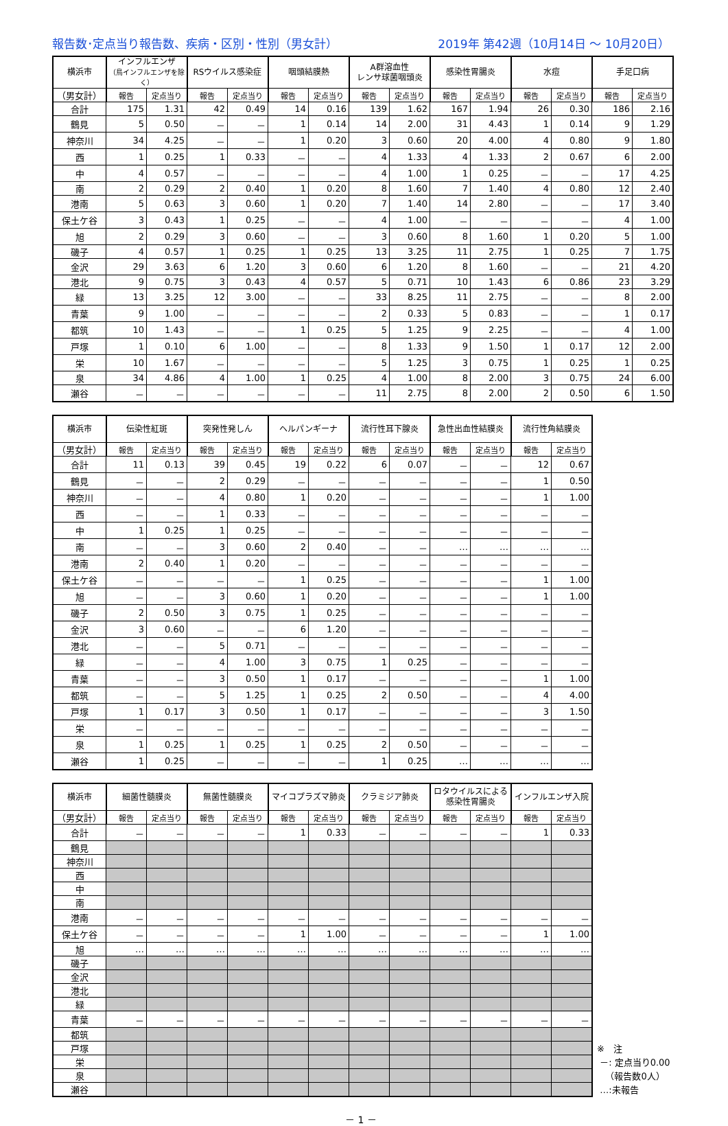報告数･定点当り報告数、疾病・区別・性別（男女計） 2019年 第42週（10月14日 ～ 10月20日）
| 横浜市 | インフルエンザ （鳥インフルエンザを除く） | | RSウイルス感染症 | | 咽頭結膜熱 | | A群溶血性 レンサ球菌咽頭炎 | | 感染性胃腸炎 | | 水痘 | | 手足口病 | |
| --- | --- | --- | --- | --- | --- | --- | --- | --- | --- | --- | --- | --- | --- | --- |
| （男女計） | 報告 | 定点当り | 報告 | 定点当り | 報告 | 定点当り | 報告 | 定点当り | 報告 | 定点当り | 報告 | 定点当り | 報告 | 定点当り |
| 合計 | 175 | 1.31 | 42 | 0.49 | 14 | 0.16 | 139 | 1.62 | 167 | 1.94 | 26 | 0.30 | 186 | 2.16 |
| 鶴見 | 5 | 0.50 | － | － | 1 | 0.14 | 14 | 2.00 | 31 | 4.43 | 1 | 0.14 | 9 | 1.29 |
| 神奈川 | 34 | 4.25 | － | － | 1 | 0.20 | 3 | 0.60 | 20 | 4.00 | 4 | 0.80 | 9 | 1.80 |
| 西 | 1 | 0.25 | 1 | 0.33 | － | － | 4 | 1.33 | 4 | 1.33 | 2 | 0.67 | 6 | 2.00 |
| 中 | 4 | 0.57 | － | － | － | － | 4 | 1.00 | 1 | 0.25 | － | － | 17 | 4.25 |
| 南 | 2 | 0.29 | 2 | 0.40 | 1 | 0.20 | 8 | 1.60 | 7 | 1.40 | 4 | 0.80 | 12 | 2.40 |
| 港南 | 5 | 0.63 | 3 | 0.60 | 1 | 0.20 | 7 | 1.40 | 14 | 2.80 | － | － | 17 | 3.40 |
| 保土ケ谷 | 3 | 0.43 | 1 | 0.25 | － | － | 4 | 1.00 | － | － | － | － | 4 | 1.00 |
| 旭 | 2 | 0.29 | 3 | 0.60 | － | － | 3 | 0.60 | 8 | 1.60 | 1 | 0.20 | 5 | 1.00 |
| 磯子 | 4 | 0.57 | 1 | 0.25 | 1 | 0.25 | 13 | 3.25 | 11 | 2.75 | 1 | 0.25 | 7 | 1.75 |
| 金沢 | 29 | 3.63 | 6 | 1.20 | 3 | 0.60 | 6 | 1.20 | 8 | 1.60 | － | － | 21 | 4.20 |
| 港北 | 9 | 0.75 | 3 | 0.43 | 4 | 0.57 | 5 | 0.71 | 10 | 1.43 | 6 | 0.86 | 23 | 3.29 |
| 緑 | 13 | 3.25 | 12 | 3.00 | － | － | 33 | 8.25 | 11 | 2.75 | － | － | 8 | 2.00 |
| 青葉 | 9 | 1.00 | － | － | － | － | 2 | 0.33 | 5 | 0.83 | － | － | 1 | 0.17 |
| 都筑 | 10 | 1.43 | － | － | 1 | 0.25 | 5 | 1.25 | 9 | 2.25 | － | － | 4 | 1.00 |
| 戸塚 | 1 | 0.10 | 6 | 1.00 | － | － | 8 | 1.33 | 9 | 1.50 | 1 | 0.17 | 12 | 2.00 |
| 栄 | 10 | 1.67 | － | － | － | － | 5 | 1.25 | 3 | 0.75 | 1 | 0.25 | 1 | 0.25 |
| 泉 | 34 | 4.86 | 4 | 1.00 | 1 | 0.25 | 4 | 1.00 | 8 | 2.00 | 3 | 0.75 | 24 | 6.00 |
| 瀬谷 | － | － | － | － | － | － | 11 | 2.75 | 8 | 2.00 | 2 | 0.50 | 6 | 1.50 |
| 横浜市 | 伝染性紅斑 | | 突発性発しん | | ヘルパンギーナ | | 流行性耳下腺炎 | | 急性出血性結膜炎 | | 流行性角結膜炎 | |
| --- | --- | --- | --- | --- | --- | --- | --- | --- | --- | --- | --- | --- |
| （男女計） | 報告 | 定点当り | 報告 | 定点当り | 報告 | 定点当り | 報告 | 定点当り | 報告 | 定点当り | 報告 | 定点当り |
| 合計 | 11 | 0.13 | 39 | 0.45 | 19 | 0.22 | 6 | 0.07 | － | － | 12 | 0.67 |
| 鶴見 | － | － | 2 | 0.29 | － | － | － | － | － | － | 1 | 0.50 |
| 神奈川 | － | － | 4 | 0.80 | 1 | 0.20 | － | － | － | － | 1 | 1.00 |
| 西 | － | － | 1 | 0.33 | － | － | － | － | － | － | － | － |
| 中 | 1 | 0.25 | 1 | 0.25 | － | － | － | － | － | － | － | － |
| 南 | － | － | 3 | 0.60 | 2 | 0.40 | － | － | … | … | … | … |
| 港南 | 2 | 0.40 | 1 | 0.20 | － | － | － | － | － | － | － | － |
| 保土ケ谷 | － | － | － | － | 1 | 0.25 | － | － | － | － | 1 | 1.00 |
| 旭 | － | － | 3 | 0.60 | 1 | 0.20 | － | － | － | － | 1 | 1.00 |
| 磯子 | 2 | 0.50 | 3 | 0.75 | 1 | 0.25 | － | － | － | － | － | － |
| 金沢 | 3 | 0.60 | － | － | 6 | 1.20 | － | － | － | － | － | － |
| 港北 | － | － | 5 | 0.71 | － | － | － | － | － | － | － | － |
| 緑 | － | － | 4 | 1.00 | 3 | 0.75 | 1 | 0.25 | － | － | － | － |
| 青葉 | － | － | 3 | 0.50 | 1 | 0.17 | － | － | － | － | 1 | 1.00 |
| 都筑 | － | － | 5 | 1.25 | 1 | 0.25 | 2 | 0.50 | － | － | 4 | 4.00 |
| 戸塚 | 1 | 0.17 | 3 | 0.50 | 1 | 0.17 | － | － | － | － | 3 | 1.50 |
| 栄 | － | － | － | － | － | － | － | － | － | － | － | － |
| 泉 | 1 | 0.25 | 1 | 0.25 | 1 | 0.25 | 2 | 0.50 | － | － | － | － |
| 瀬谷 | 1 | 0.25 | － | － | － | － | 1 | 0.25 | … | … | … | … |
| 横浜市 | 細菌性髄膜炎 | | 無菌性髄膜炎 | | マイコプラズマ肺炎 | | クラミジア肺炎 | | ロタウイルスによる 感染性胃腸炎 | | インフルエンザ入院 | |
| --- | --- | --- | --- | --- | --- | --- | --- | --- | --- | --- | --- | --- |
| （男女計） | 報告 | 定点当り | 報告 | 定点当り | 報告 | 定点当り | 報告 | 定点当り | 報告 | 定点当り | 報告 | 定点当り |
| 合計 | － | － | － | － | 1 | 0.33 | － | － | － | － | 1 | 0.33 |
| 鶴見 | | | | | | | | | | | | |
| 神奈川 | | | | | | | | | | | | |
| 西 | | | | | | | | | | | | |
| 中 | | | | | | | | | | | | |
| 南 | | | | | | | | | | | | |
| 港南 | － | － | － | － | － | － | － | － | － | － | － | － |
| 保土ケ谷 | － | － | － | － | 1 | 1.00 | － | － | － | － | 1 | 1.00 |
| 旭 | … | … | … | … | … | … | … | … | … | … | … | … |
| 磯子 | | | | | | | | | | | | |
| 金沢 | | | | | | | | | | | | |
| 港北 | | | | | | | | | | | | |
| 緑 | | | | | | | | | | | | |
| 青葉 | － | － | － | － | － | － | － | － | － | － | － | － |
| 都筑 | | | | | | | | | | | | |
| 戸塚 | | | | | | | | | | | | |
| 栄 | | | | | | | | | | | | |
| 泉 | | | | | | | | | | | | |
| 瀬谷 | | | | | | | | | | | | |
※　注
－: 定点当り0.00
（報告数0人）
…:未報告
－ 1 －